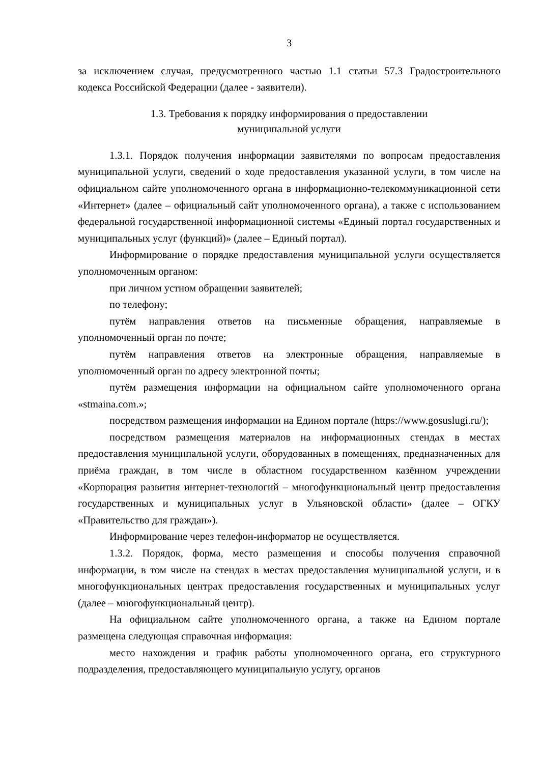3
за исключением случая, предусмотренного частью 1.1 статьи 57.3 Градостроительного кодекса Российской Федерации (далее - заявители).
1.3. Требования к порядку информирования о предоставлении
муниципальной услуги
1.3.1. Порядок получения информации заявителями по вопросам предоставления муниципальной услуги, сведений о ходе предоставления указанной услуги, в том числе на официальном сайте уполномоченного органа в информационно-телекоммуникационной сети «Интернет» (далее – официальный сайт уполномоченного органа), а также с использованием федеральной государственной информационной системы «Единый портал государственных и муниципальных услуг (функций)» (далее – Единый портал).
Информирование о порядке предоставления муниципальной услуги осуществляется уполномоченным органом:
при личном устном обращении заявителей;
по телефону;
путём направления ответов на письменные обращения, направляемые в уполномоченный орган по почте;
путём направления ответов на электронные обращения, направляемые в уполномоченный орган по адресу электронной почты;
путём размещения информации на официальном сайте уполномоченного органа «stmaina.com.»;
посредством размещения информации на Едином портале (https://www.gosuslugi.ru/);
посредством размещения материалов на информационных стендах в местах предоставления муниципальной услуги, оборудованных в помещениях, предназначенных для приёма граждан, в том числе в областном государственном казённом учреждении «Корпорация развития интернет-технологий – многофункциональный центр предоставления государственных и муниципальных услуг в Ульяновской области» (далее – ОГКУ «Правительство для граждан»).
Информирование через телефон-информатор не осуществляется.
1.3.2. Порядок, форма, место размещения и способы получения справочной информации, в том числе на стендах в местах предоставления муниципальной услуги, и в многофункциональных центрах предоставления государственных и муниципальных услуг (далее – многофункциональный центр).
На официальном сайте уполномоченного органа, а также на Едином портале размещена следующая справочная информация:
место нахождения и график работы уполномоченного органа, его структурного подразделения, предоставляющего муниципальную услугу, органов